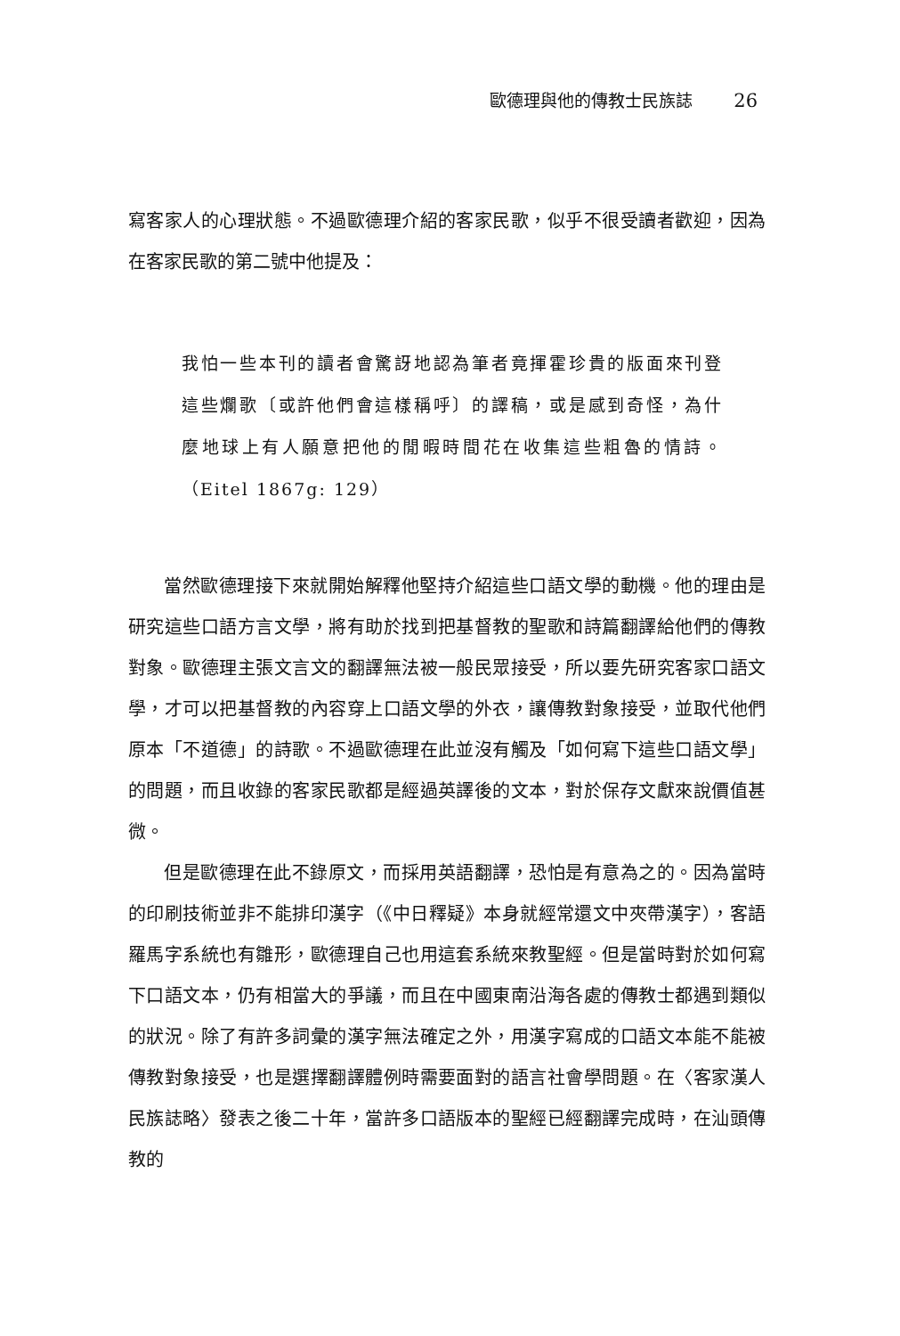歐德理與他的傳教士民族誌 26
寫客家人的心理狀態。不過歐德理介紹的客家民歌，似乎不很受讀者歡迎，因為在客家民歌的第二號中他提及：
我怕一些本刊的讀者會驚訝地認為筆者竟揮霍珍貴的版面來刊登這些爛歌〔或許他們會這樣稱呼〕的譯稿，或是感到奇怪，為什麼地球上有人願意把他的閒暇時間花在收集這些粗魯的情詩。（Eitel 1867g: 129）
當然歐德理接下來就開始解釋他堅持介紹這些口語文學的動機。他的理由是研究這些口語方言文學，將有助於找到把基督教的聖歌和詩篇翻譯給他們的傳教對象。歐德理主張文言文的翻譯無法被一般民眾接受，所以要先研究客家口語文學，才可以把基督教的內容穿上口語文學的外衣，讓傳教對象接受，並取代他們原本「不道德」的詩歌。不過歐德理在此並沒有觸及「如何寫下這些口語文學」的問題，而且收錄的客家民歌都是經過英譯後的文本，對於保存文獻來說價值甚微。
但是歐德理在此不錄原文，而採用英語翻譯，恐怕是有意為之的。因為當時的印刷技術並非不能排印漢字（《中日釋疑》本身就經常還文中夾帶漢字），客語羅馬字系統也有雛形，歐德理自己也用這套系統來教聖經。但是當時對於如何寫下口語文本，仍有相當大的爭議，而且在中國東南沿海各處的傳教士都遇到類似的狀況。除了有許多詞彙的漢字無法確定之外，用漢字寫成的口語文本能不能被傳教對象接受，也是選擇翻譯體例時需要面對的語言社會學問題。在〈客家漢人民族誌略〉發表之後二十年，當許多口語版本的聖經已經翻譯完成時，在汕頭傳教的